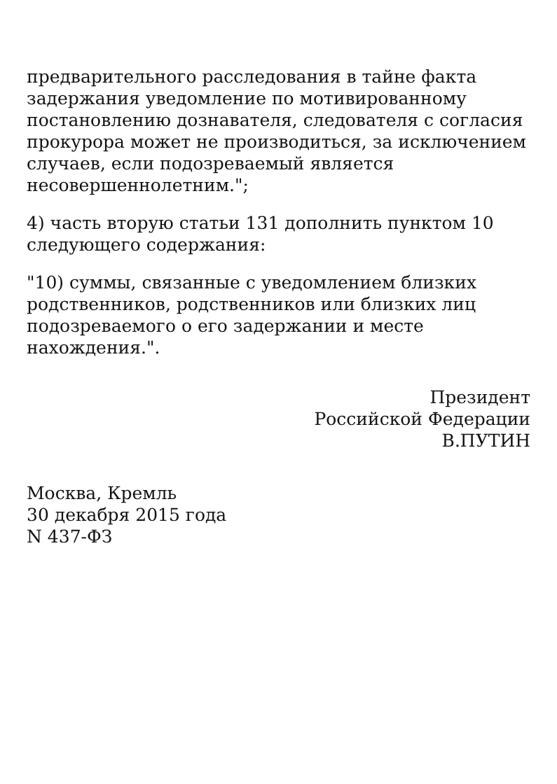предварительного расследования в тайне факта задержания уведомление по мотивированному постановлению дознавателя, следователя с согласия прокурора может не производиться, за исключением случаев, если подозреваемый является несовершеннолетним.";
4) часть вторую статьи 131 дополнить пунктом 10 следующего содержания:
"10) суммы, связанные с уведомлением близких родственников, родственников или близких лиц подозреваемого о его задержании и месте нахождения.".
Президент
Российской Федерации
В.ПУТИН
Москва, Кремль
30 декабря 2015 года
N 437-ФЗ